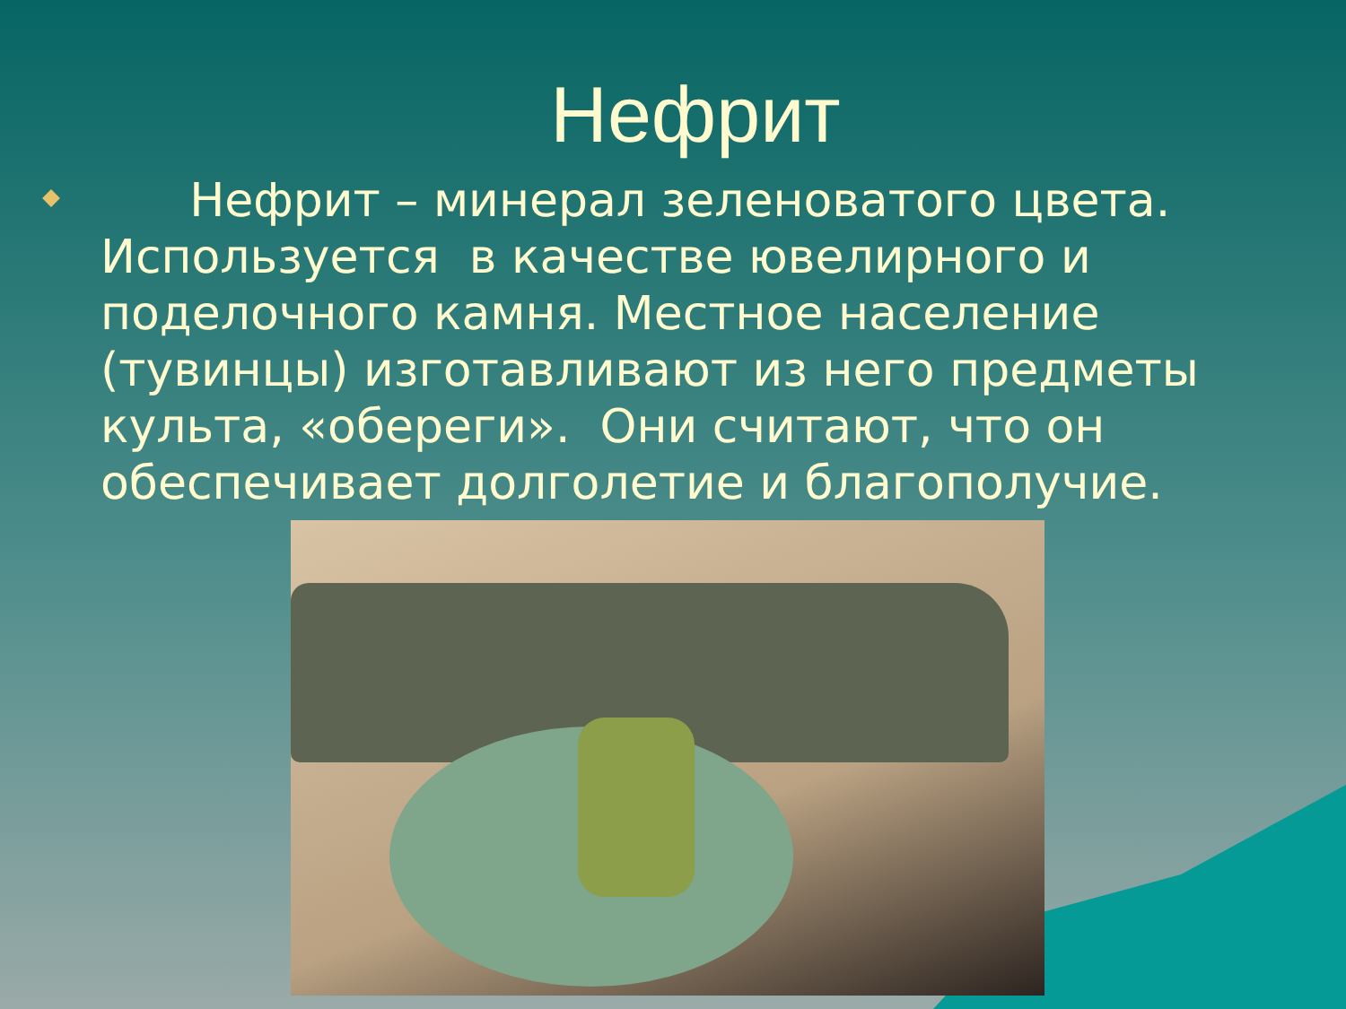Нефрит
Нефрит – минерал зеленоватого цвета. Используется в качестве ювелирного и поделочного камня. Местное население (тувинцы) изготавливают из него предметы культа, «обереги». Они считают, что он обеспечивает долголетие и благополучие.